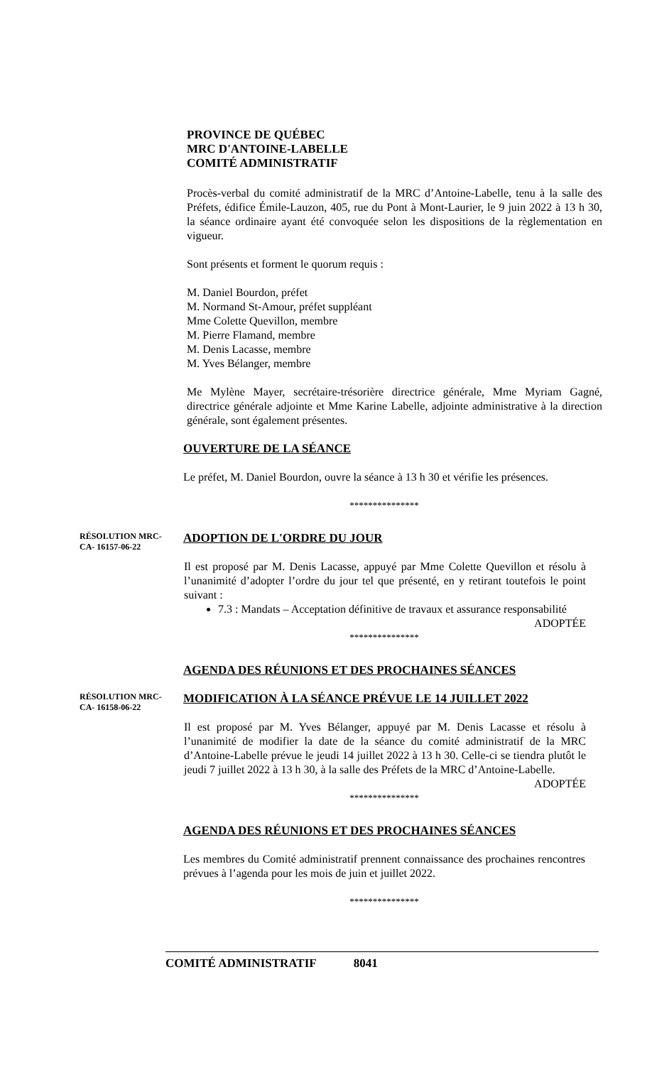PROVINCE DE QUÉBEC
MRC D'ANTOINE-LABELLE
COMITÉ ADMINISTRATIF
Procès-verbal du comité administratif de la MRC d’Antoine-Labelle, tenu à la salle des Préfets, édifice Émile-Lauzon, 405, rue du Pont à Mont-Laurier, le 9 juin 2022 à 13 h 30, la séance ordinaire ayant été convoquée selon les dispositions de la règlementation en vigueur.
Sont présents et forment le quorum requis :
M. Daniel Bourdon, préfet
M. Normand St-Amour, préfet suppléant
Mme Colette Quevillon, membre
M. Pierre Flamand, membre
M. Denis Lacasse, membre
M. Yves Bélanger, membre
Me Mylène Mayer, secrétaire-trésorière directrice générale, Mme Myriam Gagné, directrice générale adjointe et Mme Karine Labelle, adjointe administrative à la direction générale, sont également présentes.
OUVERTURE DE LA SÉANCE
Le préfet, M. Daniel Bourdon, ouvre la séance à 13 h 30 et vérifie les présences.
***************
RÉSOLUTION MRC-
CA- 16157-06-22
ADOPTION DE L'ORDRE DU JOUR
Il est proposé par M. Denis Lacasse, appuyé par Mme Colette Quevillon et résolu à l’unanimité d’adopter l’ordre du jour tel que présenté, en y retirant toutefois le point suivant :
7.3 : Mandats – Acceptation définitive de travaux et assurance responsabilité
ADOPTÉE
***************
AGENDA DES RÉUNIONS ET DES PROCHAINES SÉANCES
RÉSOLUTION MRC-
CA- 16158-06-22
MODIFICATION À LA SÉANCE PRÉVUE LE 14 JUILLET 2022
Il est proposé par M. Yves Bélanger, appuyé par M. Denis Lacasse et résolu à l’unanimité de modifier la date de la séance du comité administratif de la MRC d’Antoine-Labelle prévue le jeudi 14 juillet 2022 à 13 h 30. Celle-ci se tiendra plutôt le jeudi 7 juillet 2022 à 13 h 30, à la salle des Préfets de la MRC d’Antoine-Labelle.
ADOPTÉE
***************
AGENDA DES RÉUNIONS ET DES PROCHAINES SÉANCES
Les membres du Comité administratif prennent connaissance des prochaines rencontres prévues à l’agenda pour les mois de juin et juillet 2022.
***************
COMITÉ ADMINISTRATIF 8041